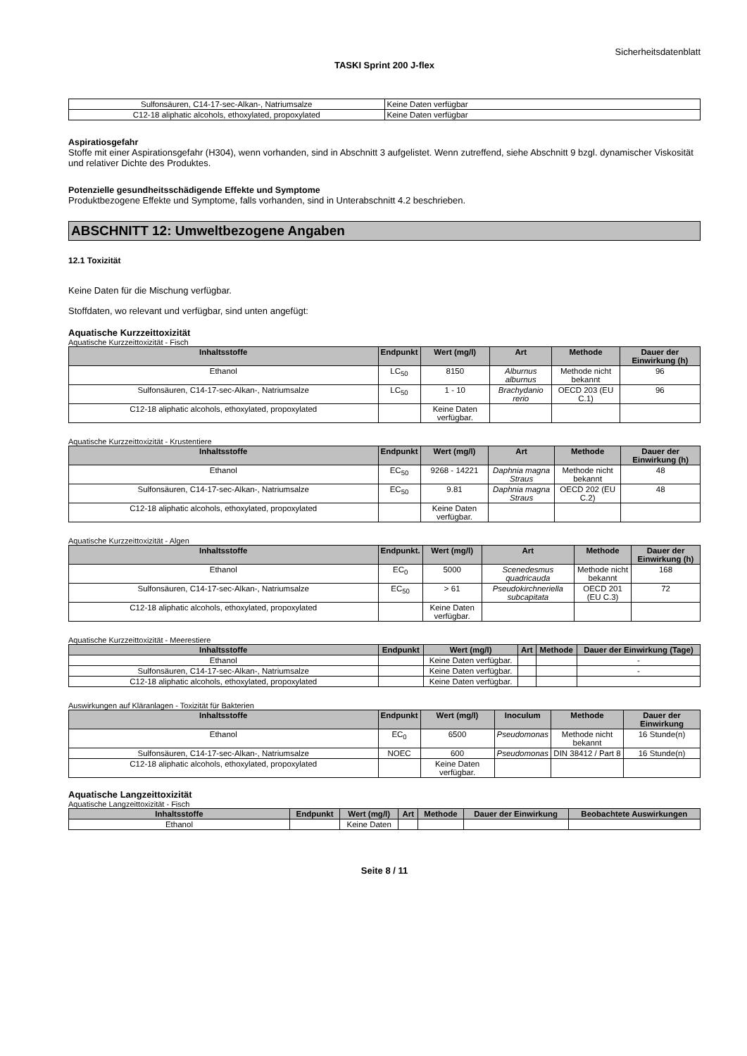Sicherheitsdatenblatt
TASKI Sprint 200 J-flex
| Sulfonsäuren, C14-17-sec-Alkan-, Natriumsalze | Keine Daten verfügbar |
| C12-18 aliphatic alcohols, ethoxylated, propoxylated | Keine Daten verfügbar |
Aspiratiosgefahr
Stoffe mit einer Aspirationsgefahr (H304), wenn vorhanden, sind in Abschnitt 3 aufgelistet. Wenn zutreffend, siehe Abschnitt 9 bzgl. dynamischer Viskosität und relativer Dichte des Produktes.
Potenzielle gesundheitsschädigende Effekte und Symptome
Produktbezogene Effekte und Symptome, falls vorhanden, sind in Unterabschnitt 4.2 beschrieben.
ABSCHNITT 12: Umweltbezogene Angaben
12.1 Toxizität
Keine Daten für die Mischung verfügbar.
Stoffdaten, wo relevant und verfügbar, sind unten angefügt:
Aquatische Kurzzeittoxizität
Aquatische Kurzzeittoxizität - Fisch
| Inhaltsstoffe | Endpunkt | Wert (mg/l) | Art | Methode | Dauer der Einwirkung (h) |
| --- | --- | --- | --- | --- | --- |
| Ethanol | LC<sub>50</sub> | 8150 | Alburnus alburnus | Methode nicht bekannt | 96 |
| Sulfonsäuren, C14-17-sec-Alkan-, Natriumsalze | LC<sub>50</sub> | 1 - 10 | Brachydanio rerio | OECD 203 (EU C.1) | 96 |
| C12-18 aliphatic alcohols, ethoxylated, propoxylated | | Keine Daten verfügbar. | | | |
Aquatische Kurzzeittoxizität - Krustentiere
| Inhaltsstoffe | Endpunkt | Wert (mg/l) | Art | Methode | Dauer der Einwirkung (h) |
| --- | --- | --- | --- | --- | --- |
| Ethanol | EC<sub>50</sub> | 9268 - 14221 | Daphnia magna Straus | Methode nicht bekannt | 48 |
| Sulfonsäuren, C14-17-sec-Alkan-, Natriumsalze | EC<sub>50</sub> | 9.81 | Daphnia magna Straus | OECD 202 (EU C.2) | 48 |
| C12-18 aliphatic alcohols, ethoxylated, propoxylated | | Keine Daten verfügbar. | | | |
Aquatische Kurzzeittoxizität - Algen
| Inhaltsstoffe | Endpunkt. | Wert (mg/l) | Art | Methode | Dauer der Einwirkung (h) |
| --- | --- | --- | --- | --- | --- |
| Ethanol | EC<sub>0</sub> | 5000 | Scenedesmus quadricauda | Methode nicht bekannt | 168 |
| Sulfonsäuren, C14-17-sec-Alkan-, Natriumsalze | EC<sub>50</sub> | > 61 | Pseudokirchneriella subcapitata | OECD 201 (EU C.3) | 72 |
| C12-18 aliphatic alcohols, ethoxylated, propoxylated | | Keine Daten verfügbar. | | | |
Aquatische Kurzzeittoxizität - Meerestiere
| Inhaltsstoffe | Endpunkt | Wert (mg/l) | Art | Methode | Dauer der Einwirkung (Tage) |
| --- | --- | --- | --- | --- | --- |
| Ethanol | | Keine Daten verfügbar. | | | - |
| Sulfonsäuren, C14-17-sec-Alkan-, Natriumsalze | | Keine Daten verfügbar. | | | - |
| C12-18 aliphatic alcohols, ethoxylated, propoxylated | | Keine Daten verfügbar. | | | |
Auswirkungen auf Kläranlagen - Toxizität für Bakterien
| Inhaltsstoffe | Endpunkt | Wert (mg/l) | Inoculum | Methode | Dauer der Einwirkung |
| --- | --- | --- | --- | --- | --- |
| Ethanol | EC<sub>0</sub> | 6500 | Pseudomonas | Methode nicht bekannt | 16 Stunde(n) |
| Sulfonsäuren, C14-17-sec-Alkan-, Natriumsalze | NOEC | 600 | Pseudomonas | DIN 38412 / Part 8 | 16 Stunde(n) |
| C12-18 aliphatic alcohols, ethoxylated, propoxylated | | Keine Daten verfügbar. | | | |
Aquatische Langzeittoxizität
Aquatische Langzeittoxizität - Fisch
| Inhaltsstoffe | Endpunkt | Wert (mg/l) | Art | Methode | Dauer der Einwirkung | Beobachtete Auswirkungen |
| --- | --- | --- | --- | --- | --- | --- |
| Ethanol | | Keine Daten | | | | |
Seite 8 / 11